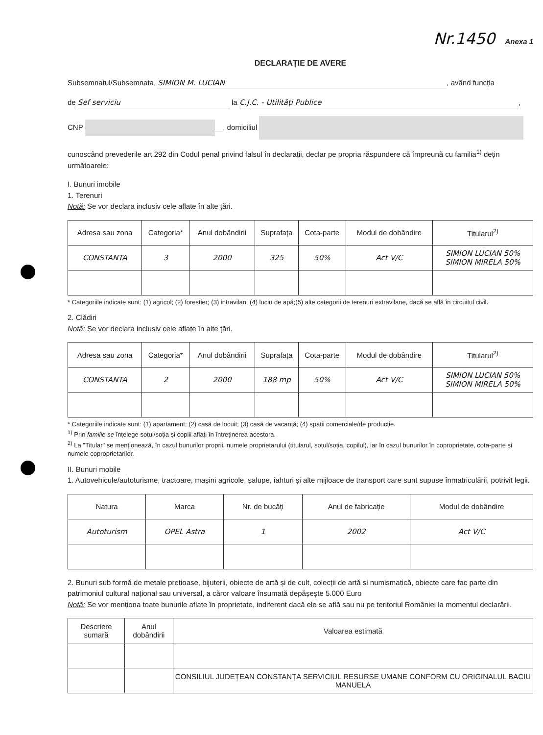Nr.1450 Anexa 1
DECLARAȚIE DE AVERE
Subsemnatul/Subsemnata, SIMION M. LUCIAN, având funcția
de Sef serviciu la C.J.C. - Utilități Publice,
CNP __, domiciliul
cunoscând prevederile art.292 din Codul penal privind falsul în declarații, declar pe propria răspundere că împreună cu familia<sup>1)</sup> dețin următoarele:
I. Bunuri imobile
1. Terenuri
Notă: Se vor declara inclusiv cele aflate în alte țări.
| Adresa sau zona | Categoria* | Anul dobândirii | Suprafața | Cota-parte | Modul de dobândire | Titularul<sup>2)</sup> |
| --- | --- | --- | --- | --- | --- | --- |
| CONSTANTA | 3 | 2000 | 325 | 50% | Act V/C | SIMION LUCIAN 50% SIMION MIRELA 50% |
* Categoriile indicate sunt: (1) agricol; (2) forestier; (3) intravilan; (4) luciu de apă;(5) alte categorii de terenuri extravilane, dacă se află în circuitul civil.
2. Clădiri
Notă: Se vor declara inclusiv cele aflate în alte țări.
| Adresa sau zona | Categoria* | Anul dobândirii | Suprafața | Cota-parte | Modul de dobândire | Titularul<sup>2)</sup> |
| --- | --- | --- | --- | --- | --- | --- |
| CONSTANTA | 2 | 2000 | 188 mp | 50% | Act V/C | SIMION LUCIAN 50% SIMION MIRELA 50% |
* Categoriile indicate sunt: (1) apartament; (2) casă de locuit; (3) casă de vacanță; (4) spații comerciale/de producție.
<sup>1)</sup> Prin familie se înțelege soțul/soția și copiii aflați în întreținerea acestora.
<sup>2)</sup> La "Titular" se menționează, în cazul bunurilor proprii, numele proprietarului (titularul, soțul/soția, copilul), iar în cazul bunurilor în coproprietate, cota-parte și numele coproprietarilor.
II. Bunuri mobile
1. Autovehicule/autoturisme, tractoare, mașini agricole, șalupe, iahturi și alte mijloace de transport care sunt supuse înmatriculării, potrivit legii.
| Natura | Marca | Nr. de bucăți | Anul de fabricație | Modul de dobândire |
| --- | --- | --- | --- | --- |
| Autoturism | OPEL Astra | 1 | 2002 | Act V/C |
2. Bunuri sub formă de metale prețioase, bijuterii, obiecte de artă și de cult, colecții de artă si numismatică, obiecte care fac parte din patrimoniul cultural național sau universal, a căror valoare însumată depășește 5.000 Euro
Notă: Se vor menționa toate bunurile aflate în proprietate, indiferent dacă ele se află sau nu pe teritoriul României la momentul declarării.
| Descriere sumară | Anul dobândirii | Valoarea estimată |
| --- | --- | --- |
| | | CONSILIUL JUDEȚEAN CONSTANȚA SERVICIUL RESURSE UMANE CONFORM CU ORIGINALUL BACIU MANUELA |